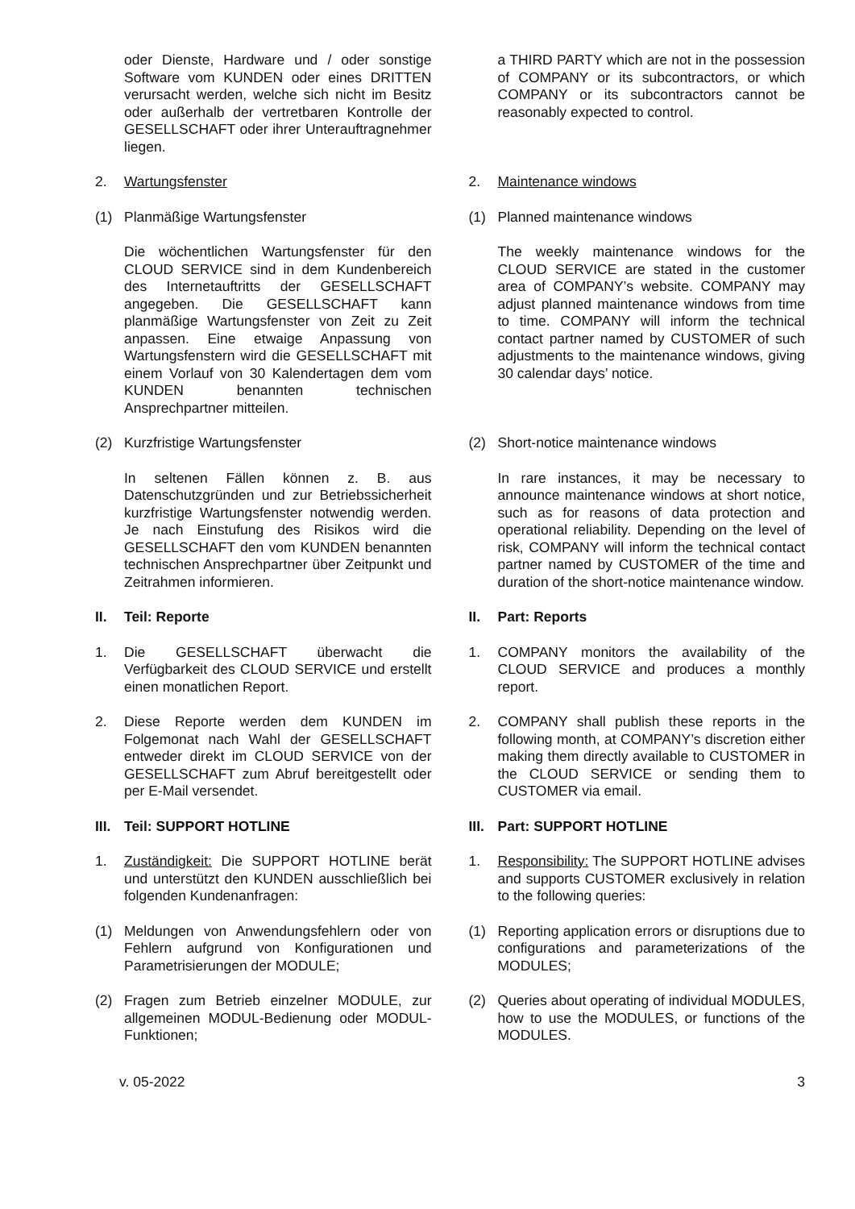oder Dienste, Hardware und / oder sonstige Software vom KUNDEN oder eines DRITTEN verursacht werden, welche sich nicht im Besitz oder außerhalb der vertretbaren Kontrolle der GESELLSCHAFT oder ihrer Unterauftragnehmer liegen.
a THIRD PARTY which are not in the possession of COMPANY or its subcontractors, or which COMPANY or its subcontractors cannot be reasonably expected to control.
2. Wartungsfenster 2. Maintenance windows
(1) Planmäßige Wartungsfenster (1) Planned maintenance windows
Die wöchentlichen Wartungsfenster für den CLOUD SERVICE sind in dem Kundenbereich des Internetauftritts der GESELLSCHAFT angegeben. Die GESELLSCHAFT kann planmäßige Wartungsfenster von Zeit zu Zeit anpassen. Eine etwaige Anpassung von Wartungsfenstern wird die GESELLSCHAFT mit einem Vorlauf von 30 Kalendertagen dem vom KUNDEN benannten technischen Ansprechpartner mitteilen.
The weekly maintenance windows for the CLOUD SERVICE are stated in the customer area of COMPANY’s website. COMPANY may adjust planned maintenance windows from time to time. COMPANY will inform the technical contact partner named by CUSTOMER of such adjustments to the maintenance windows, giving 30 calendar days’ notice.
(2) Kurzfristige Wartungsfenster (2) Short-notice maintenance windows
In seltenen Fällen können z. B. aus Datenschutzgründen und zur Betriebssicherheit kurzfristige Wartungsfenster notwendig werden. Je nach Einstufung des Risikos wird die GESELLSCHAFT den vom KUNDEN benannten technischen Ansprechpartner über Zeitpunkt und Zeitrahmen informieren.
In rare instances, it may be necessary to announce maintenance windows at short notice, such as for reasons of data protection and operational reliability. Depending on the level of risk, COMPANY will inform the technical contact partner named by CUSTOMER of the time and duration of the short-notice maintenance window.
II. Teil: Reporte II. Part: Reports
1. Die GESELLSCHAFT überwacht die Verfügbarkeit des CLOUD SERVICE und erstellt einen monatlichen Report.
1. COMPANY monitors the availability of the CLOUD SERVICE and produces a monthly report.
2. Diese Reporte werden dem KUNDEN im Folgemonat nach Wahl der GESELLSCHAFT entweder direkt im CLOUD SERVICE von der GESELLSCHAFT zum Abruf bereitgestellt oder per E-Mail versendet.
2. COMPANY shall publish these reports in the following month, at COMPANY’s discretion either making them directly available to CUSTOMER in the CLOUD SERVICE or sending them to CUSTOMER via email.
III. Teil: SUPPORT HOTLINE III. Part: SUPPORT HOTLINE
1. Zuständigkeit: Die SUPPORT HOTLINE berät und unterstützt den KUNDEN ausschließlich bei folgenden Kundenanfragen:
1. Responsibility: The SUPPORT HOTLINE advises and supports CUSTOMER exclusively in relation to the following queries:
(1) Meldungen von Anwendungsfehlern oder von Fehlern aufgrund von Konfigurationen und Parametrisierungen der MODULE;
(1) Reporting application errors or disruptions due to configurations and parameterizations of the MODULES;
(2) Fragen zum Betrieb einzelner MODULE, zur allgemeinen MODUL-Bedienung oder MODUL-Funktionen;
(2) Queries about operating of individual MODULES, how to use the MODULES, or functions of the MODULES.
v. 05-2022 3